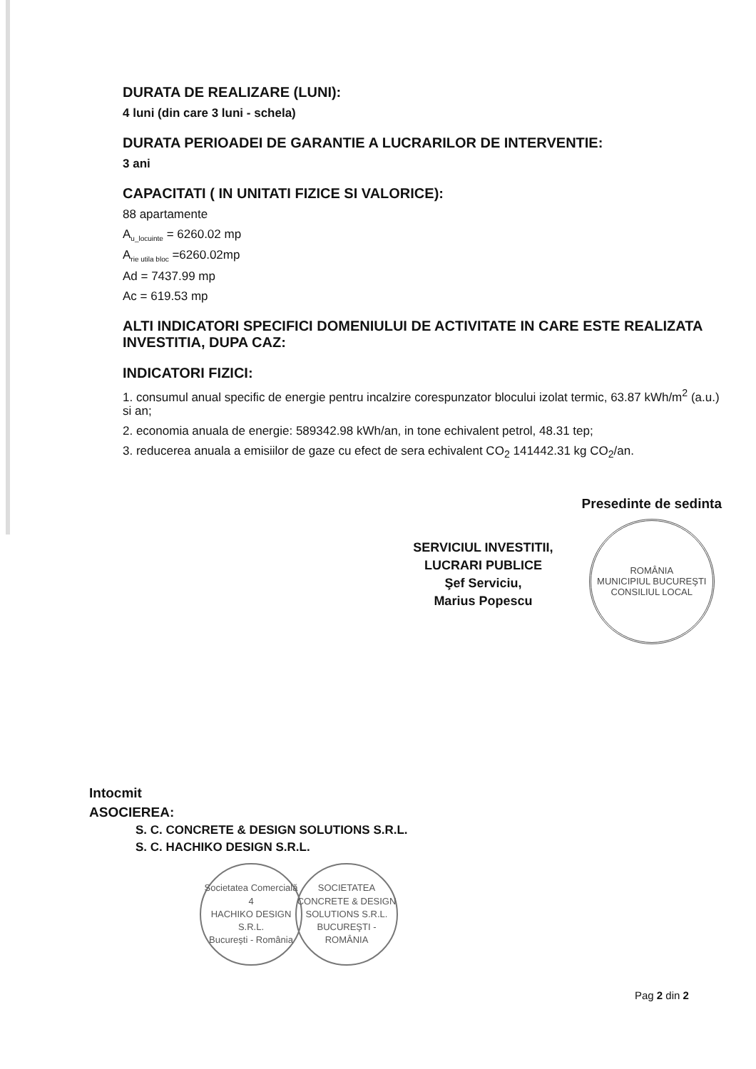DURATA DE REALIZARE (LUNI):
4 luni (din care 3 luni - schela)
DURATA PERIOADEI DE GARANTIE A LUCRARILOR DE INTERVENTIE:
3 ani
CAPACITATI ( IN UNITATI FIZICE SI VALORICE):
88 apartamente
A<sub>u_locuinte</sub> = 6260.02 mp
A<sub>rie utila bloc</sub> =6260.02mp
Ad = 7437.99 mp
Ac = 619.53 mp
ALTI INDICATORI SPECIFICI DOMENIULUI DE ACTIVITATE IN CARE ESTE REALIZATA INVESTITIA, DUPA CAZ:
INDICATORI FIZICI:
1. consumul anual specific de energie pentru incalzire corespunzator blocului izolat termic, 63.87 kWh/m<sup>2</sup> (a.u.) si an;
2. economia anuala de energie: 589342.98 kWh/an, in tone echivalent petrol, 48.31 tep;
3. reducerea anuala a emisiilor de gaze cu efect de sera echivalent CO<sub>2</sub> 141442.31 kg CO<sub>2</sub>/an.
SERVICIUL INVESTITII,
LUCRARI PUBLICE
Şef Serviciu,
Marius Popescu
Presedinte de sedinta
ROMÂNIA
MUNICIPIUL BUCUREŞTI
CONSILIUL LOCAL
Intocmit
ASOCIEREA:
S. C. CONCRETE & DESIGN SOLUTIONS S.R.L.
S. C. HACHIKO DESIGN S.R.L.
Societatea Comercială 4
HACHIKO DESIGN
S.R.L.
Bucureşti - România
SOCIETATEA CONCRETE & DESIGN SOLUTIONS S.R.L. BUCUREŞTI - ROMÂNIA
Pag 2 din 2